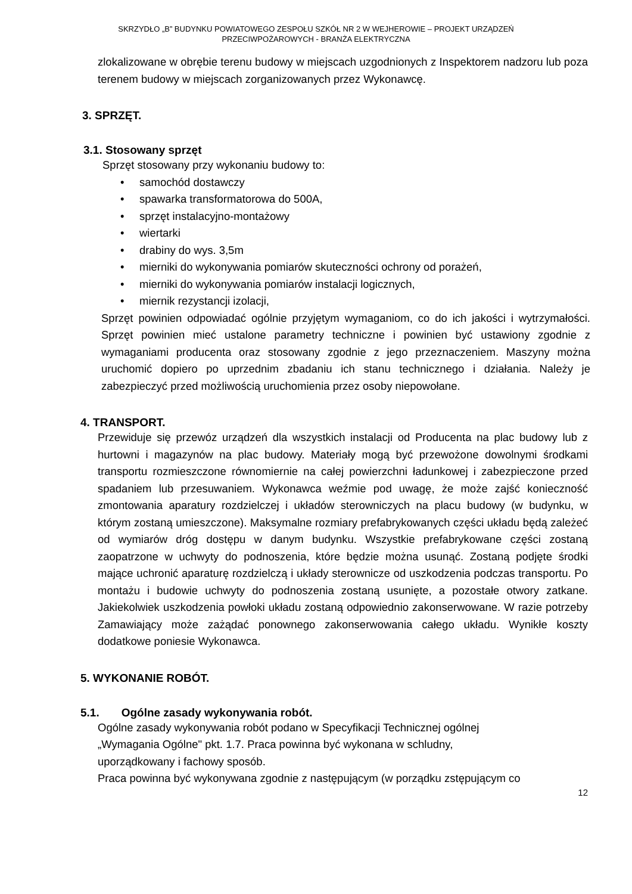SKRZYDŁO „B” BUDYNKU POWIATOWEGO ZESPOŁU SZKÓŁ NR 2 W WEJHEROWIE – PROJEKT URZĄDZEŃ
PRZECIWPOŻAROWYCH - BRANŻA ELEKTRYCZNA
zlokalizowane w obrębie terenu budowy w miejscach uzgodnionych z Inspektorem nadzoru lub poza terenem budowy w miejscach zorganizowanych przez Wykonawcę.
3. SPRZĘT.
3.1. Stosowany sprzęt
Sprzęt stosowany przy wykonaniu budowy to:
• samochód dostawczy
• spawarka transformatorowa do 500A,
• sprzęt instalacyjno-montażowy
• wiertarki
• drabiny do wys. 3,5m
• mierniki do wykonywania pomiarów skuteczności ochrony od porażeń,
• mierniki do wykonywania pomiarów instalacji logicznych,
• miernik rezystancji izolacji,
Sprzęt powinien odpowiadać ogólnie przyjętym wymaganiom, co do ich jakości i wytrzymałości. Sprzęt powinien mieć ustalone parametry techniczne i powinien być ustawiony zgodnie z wymaganiami producenta oraz stosowany zgodnie z jego przeznaczeniem. Maszyny można uruchomić dopiero po uprzednim zbadaniu ich stanu technicznego i działania. Należy je zabezpieczyć przed możliwością uruchomienia przez osoby niepowołane.
4. TRANSPORT.
Przewiduje się przewóz urządzeń dla wszystkich instalacji od Producenta na plac budowy lub z hurtowni i magazynów na plac budowy. Materiały mogą być przewożone dowolnymi środkami transportu rozmieszczone równomiernie na całej powierzchni ładunkowej i zabezpieczone przed spadaniem lub przesuwaniem. Wykonawca weźmie pod uwagę, że może zajść konieczność zmontowania aparatury rozdzielczej i układów sterowniczych na placu budowy (w budynku, w którym zostaną umieszczone). Maksymalne rozmiary prefabrykowanych części układu będą zależeć od wymiarów dróg dostępu w danym budynku. Wszystkie prefabrykowane części zostaną zaopatrzone w uchwyty do podnoszenia, które będzie można usunąć. Zostaną podjęte środki mające uchronić aparaturę rozdzielczą i układy sterownicze od uszkodzenia podczas transportu. Po montażu i budowie uchwyty do podnoszenia zostaną usunięte, a pozostałe otwory zatkane. Jakiekolwiek uszkodzenia powłoki układu zostaną odpowiednio zakonserwowane. W razie potrzeby Zamawiający może zażądać ponownego zakonserwowania całego układu. Wynikłe koszty dodatkowe poniesie Wykonawca.
5. WYKONANIE ROBÓT.
5.1. Ogólne zasady wykonywania robót.
Ogólne zasady wykonywania robót podano w Specyfikacji Technicznej ogólnej
„Wymagania Ogólne" pkt. 1.7. Praca powinna być wykonana w schludny,
uporządkowany i fachowy sposób.
Praca powinna być wykonywana zgodnie z następującym (w porządku zstępującym co
12